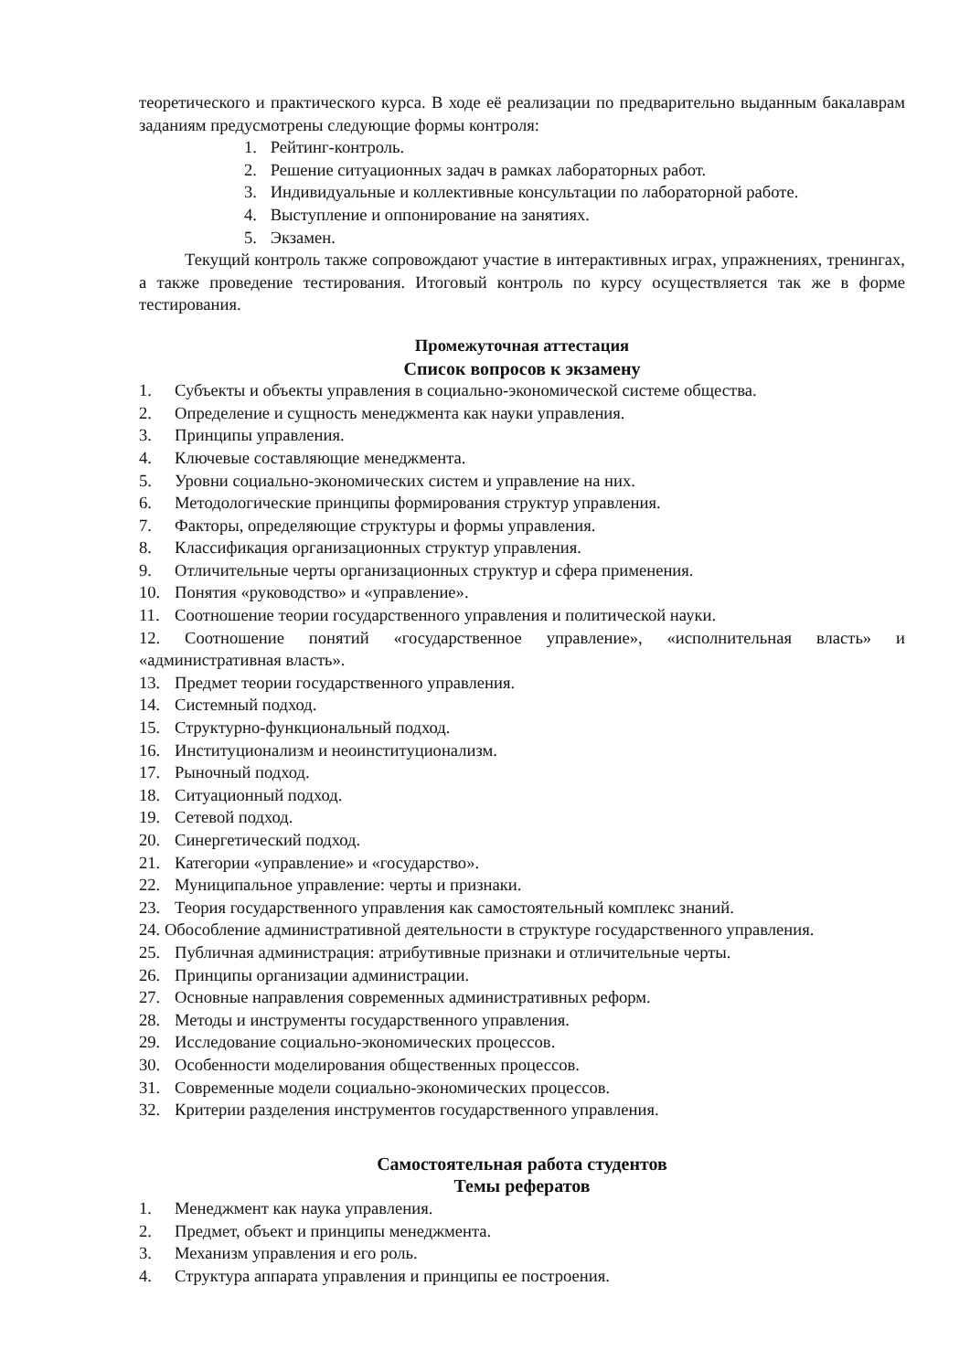теоретического и практического курса. В ходе её реализации по предварительно выданным бакалаврам заданиям предусмотрены следующие формы контроля:
1. Рейтинг-контроль.
2. Решение ситуационных задач в рамках лабораторных работ.
3. Индивидуальные и коллективные консультации по лабораторной работе.
4. Выступление и оппонирование на занятиях.
5. Экзамен.
Текущий контроль также сопровождают участие в интерактивных играх, упражнениях, тренингах, а также проведение тестирования. Итоговый контроль по курсу осуществляется так же в форме тестирования.
Промежуточная аттестация
Список вопросов к экзамену
1. Субъекты и объекты управления в социально-экономической системе общества.
2. Определение и сущность менеджмента как науки управления.
3. Принципы управления.
4. Ключевые составляющие менеджмента.
5. Уровни социально-экономических систем и управление на них.
6. Методологические принципы формирования структур управления.
7. Факторы, определяющие структуры и формы управления.
8. Классификация организационных структур управления.
9. Отличительные черты организационных структур и сфера применения.
10. Понятия «руководство» и «управление».
11. Соотношение теории государственного управления и политической науки.
12. Соотношение понятий «государственное управление», «исполнительная власть» и «административная власть».
13. Предмет теории государственного управления.
14. Системный подход.
15. Структурно-функциональный подход.
16. Институционализм и неоинституционализм.
17. Рыночный подход.
18. Ситуационный подход.
19. Сетевой подход.
20. Синергетический подход.
21. Категории «управление» и «государство».
22. Муниципальное управление: черты и признаки.
23. Теория государственного управления как самостоятельный комплекс знаний.
24. Обособление административной деятельности в структуре государственного управления.
25. Публичная администрация: атрибутивные признаки и отличительные черты.
26. Принципы организации администрации.
27. Основные направления современных административных реформ.
28. Методы и инструменты государственного управления.
29. Исследование социально-экономических процессов.
30. Особенности моделирования общественных процессов.
31. Современные модели социально-экономических процессов.
32. Критерии разделения инструментов государственного управления.
Самостоятельная работа студентов
Темы рефератов
1. Менеджмент как наука управления.
2. Предмет, объект и принципы менеджмента.
3. Механизм управления и его роль.
4. Структура аппарата управления и принципы ее построения.